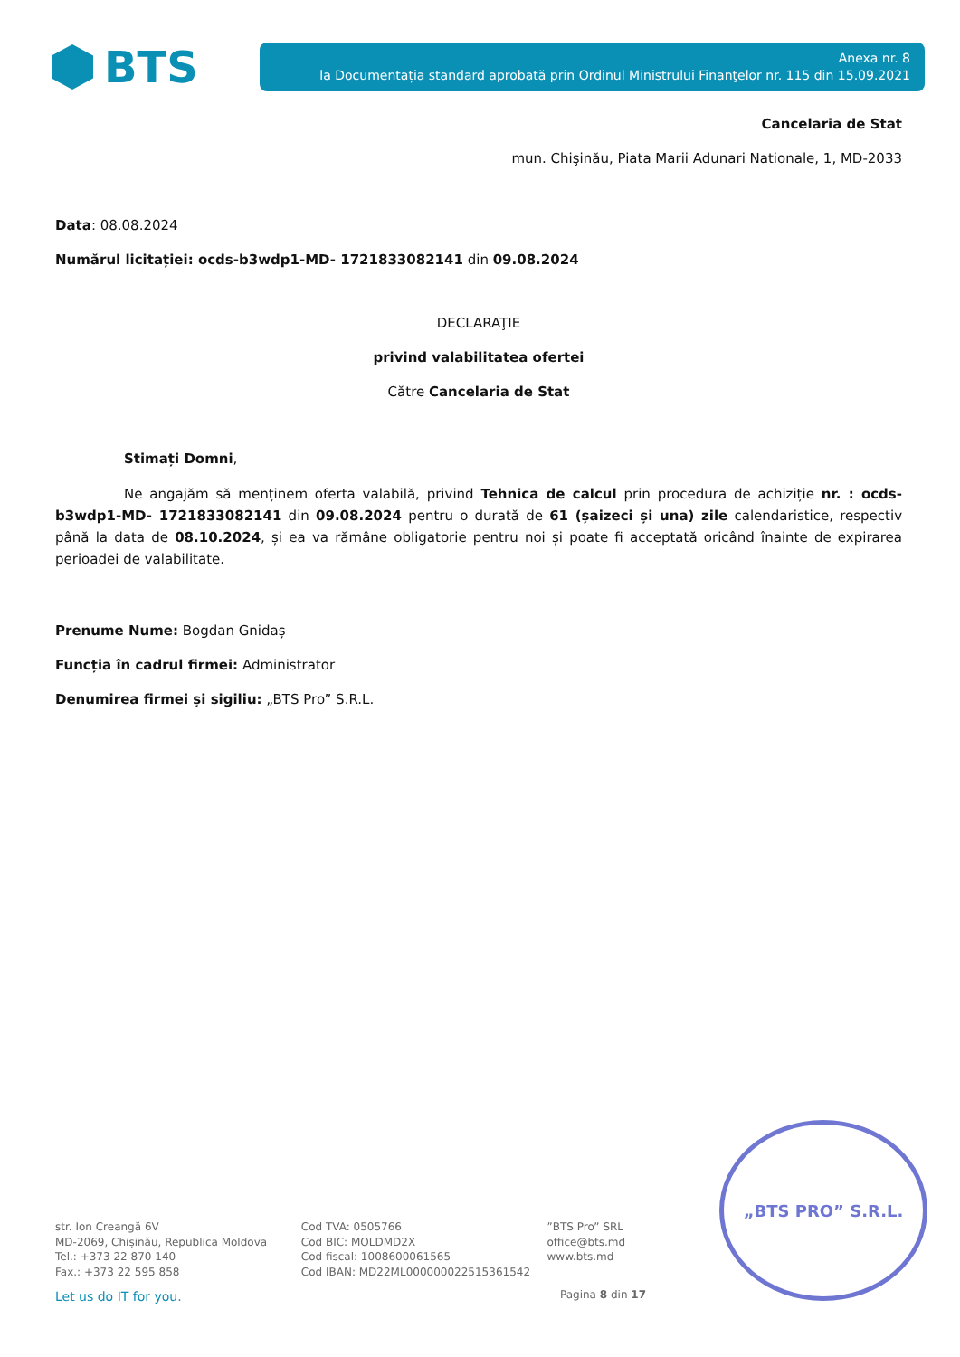BTS
Anexa nr. 8
la Documentația standard aprobată prin Ordinul Ministrului Finanţelor nr. 115 din 15.09.2021
Cancelaria de Stat
mun. Chişinău, Piata Marii Adunari Nationale, 1, MD-2033
Data: 08.08.2024
Numărul licitației: ocds-b3wdp1-MD- 1721833082141 din 09.08.2024
DECLARAŢIE
privind valabilitatea ofertei
Către Cancelaria de Stat
Stimați Domni,
Ne angajăm să menținem oferta valabilă, privind Tehnica de calcul prin procedura de achiziție nr. : ocds-b3wdp1-MD- 1721833082141 din 09.08.2024 pentru o durată de 61 (șaizeci și una) zile calendaristice, respectiv până la data de 08.10.2024, și ea va rămâne obligatorie pentru noi și poate fi acceptată oricând înainte de expirarea perioadei de valabilitate.
Prenume Nume: Bogdan Gnidaș
Funcția în cadrul firmei: Administrator
Denumirea firmei și sigiliu: „BTS Pro” S.R.L.
„BTS PRO” S.R.L.
str. Ion Creangă 6V
MD-2069, Chișinău, Republica Moldova
Tel.: +373 22 870 140
Fax.: +373 22 595 858
Cod TVA: 0505766
Cod BIC: MOLDMD2X
Cod fiscal: 1008600061565
Cod IBAN: MD22ML000000022515361542
”BTS Pro” SRL
office@bts.md
www.bts.md
Let us do IT for you. Pagina 8 din 17